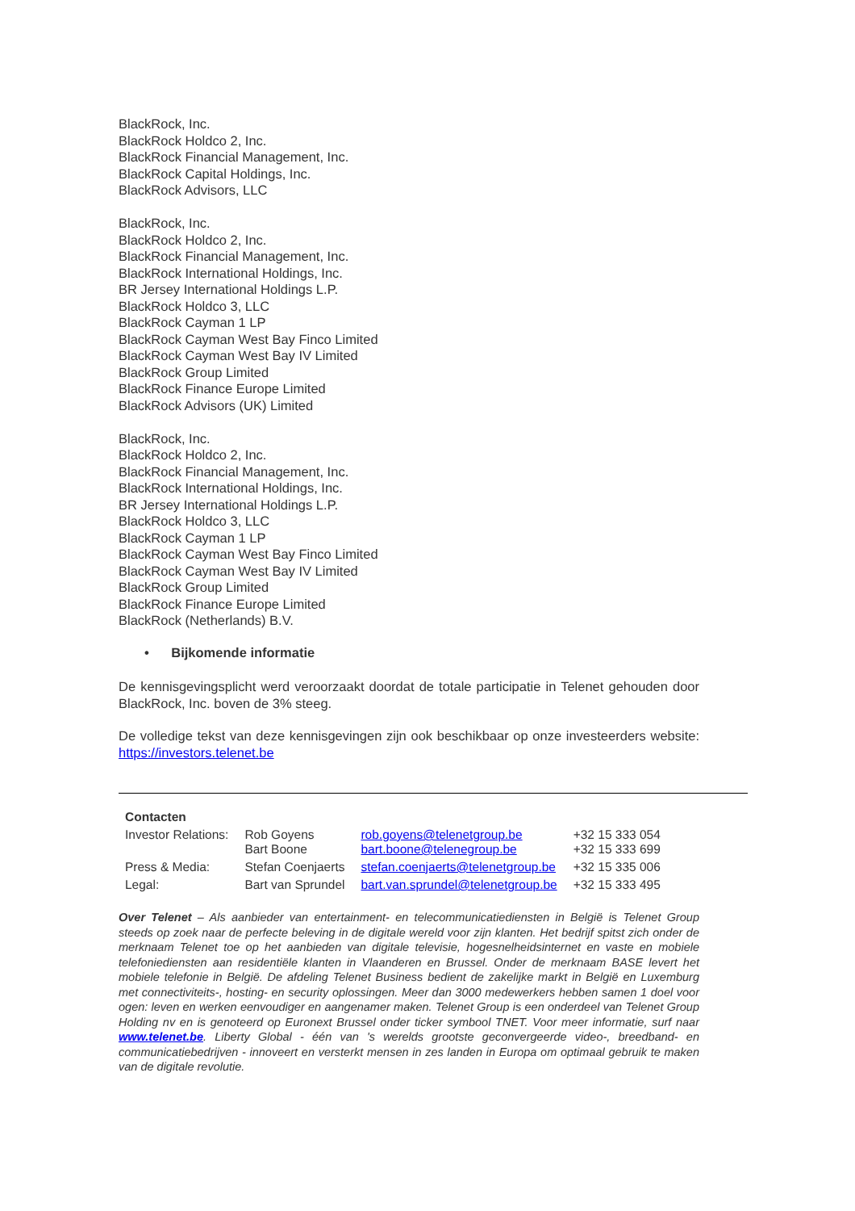BlackRock, Inc.
BlackRock Holdco 2, Inc.
BlackRock Financial Management, Inc.
BlackRock Capital Holdings, Inc.
BlackRock Advisors, LLC
BlackRock, Inc.
BlackRock Holdco 2, Inc.
BlackRock Financial Management, Inc.
BlackRock International Holdings, Inc.
BR Jersey International Holdings L.P.
BlackRock Holdco 3, LLC
BlackRock Cayman 1 LP
BlackRock Cayman West Bay Finco Limited
BlackRock Cayman West Bay IV Limited
BlackRock Group Limited
BlackRock Finance Europe Limited
BlackRock Advisors (UK) Limited
BlackRock, Inc.
BlackRock Holdco 2, Inc.
BlackRock Financial Management, Inc.
BlackRock International Holdings, Inc.
BR Jersey International Holdings L.P.
BlackRock Holdco 3, LLC
BlackRock Cayman 1 LP
BlackRock Cayman West Bay Finco Limited
BlackRock Cayman West Bay IV Limited
BlackRock Group Limited
BlackRock Finance Europe Limited
BlackRock (Netherlands) B.V.
• Bijkomende informatie
De kennisgevingsplicht werd veroorzaakt doordat de totale participatie in Telenet gehouden door BlackRock, Inc. boven de 3% steeg.
De volledige tekst van deze kennisgevingen zijn ook beschikbaar op onze investeerders website: https://investors.telenet.be
| Contacten | | | |
| Investor Relations: | Rob Goyens Bart Boone | rob.goyens@telenetgroup.be bart.boone@telenegroup.be | +32 15 333 054 +32 15 333 699 |
| Press & Media: | Stefan Coenjaerts | stefan.coenjaerts@telenetgroup.be | +32 15 335 006 |
| Legal: | Bart van Sprundel | bart.van.sprundel@telenetgroup.be | +32 15 333 495 |
Over Telenet – Als aanbieder van entertainment- en telecommunicatiediensten in België is Telenet Group steeds op zoek naar de perfecte beleving in de digitale wereld voor zijn klanten. Het bedrijf spitst zich onder de merknaam Telenet toe op het aanbieden van digitale televisie, hogesnelheidsinternet en vaste en mobiele telefoniediensten aan residentiële klanten in Vlaanderen en Brussel. Onder de merknaam BASE levert het mobiele telefonie in België. De afdeling Telenet Business bedient de zakelijke markt in België en Luxemburg met connectiviteits-, hosting- en security oplossingen. Meer dan 3000 medewerkers hebben samen 1 doel voor ogen: leven en werken eenvoudiger en aangenamer maken. Telenet Group is een onderdeel van Telenet Group Holding nv en is genoteerd op Euronext Brussel onder ticker symbool TNET. Voor meer informatie, surf naar www.telenet.be. Liberty Global - één van 's werelds grootste geconvergeerde video-, breedband- en communicatiebedrijven - innoveert en versterkt mensen in zes landen in Europa om optimaal gebruik te maken van de digitale revolutie.